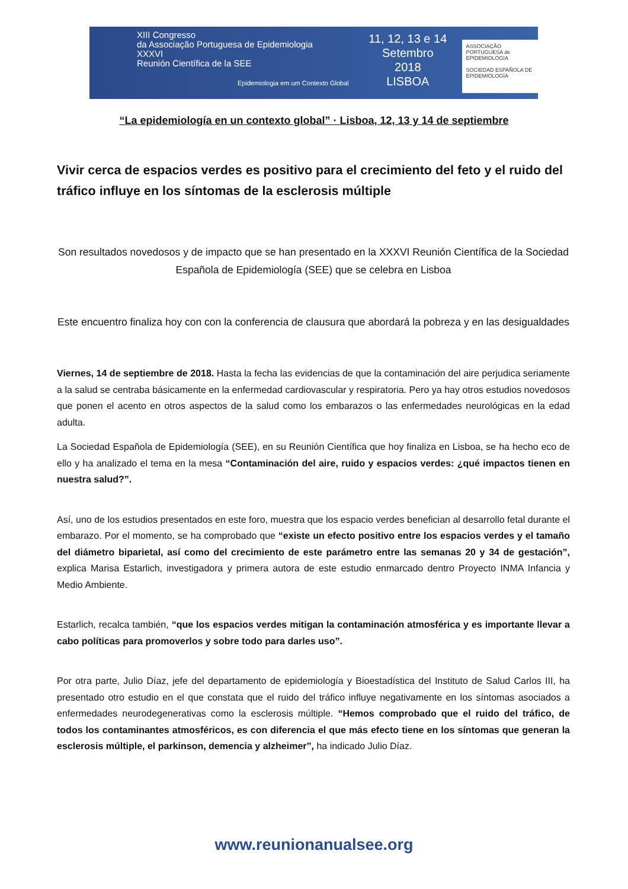XIII Congresso
da Associação Portuguesa de Epidemiologia
XXXVI
Reunión Científica de la SEE
Epidemiologia em um Contexto Global
11, 12, 13 e 14
Setembro
2018
LISBOA
ASSOCIAÇÃO PORTUGUESA de EPIDEMIOLOGIA
SOCIEDAD ESPAÑOLA DE EPIDEMIOLOGÍA
“La epidemiología en un contexto global” · Lisboa, 12, 13 y 14 de septiembre
Vivir cerca de espacios verdes es positivo para el crecimiento del feto y el ruido del tráfico influye en los síntomas de la esclerosis múltiple
Son resultados novedosos y de impacto que se han presentado en la XXXVI Reunión Científica de la Sociedad Española de Epidemiología (SEE) que se celebra en Lisboa
Este encuentro finaliza hoy con con la conferencia de clausura que abordará la pobreza y en las desigualdades
Viernes, 14 de septiembre de 2018. Hasta la fecha las evidencias de que la contaminación del aire perjudica seriamente a la salud se centraba básicamente en la enfermedad cardiovascular y respiratoria. Pero ya hay otros estudios novedosos que ponen el acento en otros aspectos de la salud como los embarazos o las enfermedades neurológicas en la edad adulta.
La Sociedad Española de Epidemiología (SEE), en su Reunión Científica que hoy finaliza en Lisboa, se ha hecho eco de ello y ha analizado el tema en la mesa “Contaminación del aire, ruido y espacios verdes: ¿qué impactos tienen en nuestra salud?”.
Así, uno de los estudios presentados en este foro, muestra que los espacio verdes benefician al desarrollo fetal durante el embarazo. Por el momento, se ha comprobado que “existe un efecto positivo entre los espacios verdes y el tamaño del diámetro biparietal, así como del crecimiento de este parámetro entre las semanas 20 y 34 de gestación”, explica Marisa Estarlich, investigadora y primera autora de este estudio enmarcado dentro Proyecto INMA Infancia y Medio Ambiente.
Estarlich, recalca también, “que los espacios verdes mitigan la contaminación atmosférica y es importante llevar a cabo políticas para promoverlos y sobre todo para darles uso”.
Por otra parte, Julio Díaz, jefe del departamento de epidemiología y Bioestadística del Instituto de Salud Carlos III, ha presentado otro estudio en el que constata que el ruido del tráfico influye negativamente en los síntomas asociados a enfermedades neurodegenerativas como la esclerosis múltiple. “Hemos comprobado que el ruido del tráfico, de todos los contaminantes atmosféricos, es con diferencia el que más efecto tiene en los síntomas que generan la esclerosis múltiple, el parkinson, demencia y alzheimer”, ha indicado Julio Díaz.
www.reunionanualsee.org